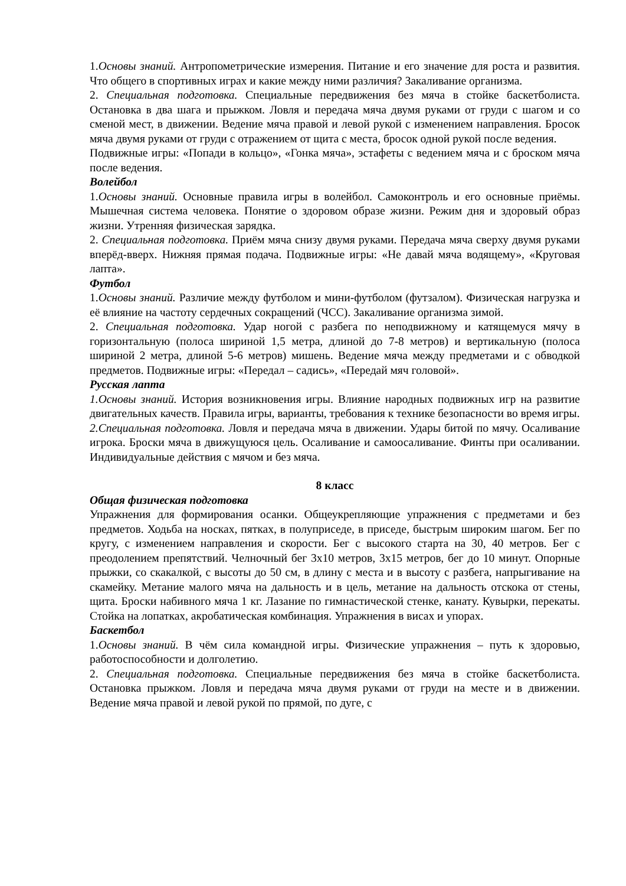1.Основы знаний. Антропометрические измерения. Питание и его значение для роста и развития. Что общего в спортивных играх и какие между ними различия? Закаливание организма.
2. Специальная подготовка. Специальные передвижения без мяча в стойке баскетболиста. Остановка в два шага и прыжком. Ловля и передача мяча двумя руками от груди с шагом и со сменой мест, в движении. Ведение мяча правой и левой рукой с изменением направления. Бросок мяча двумя руками от груди с отражением от щита с места, бросок одной рукой после ведения.
Подвижные игры: «Попади в кольцо», «Гонка мяча», эстафеты с ведением мяча и с броском мяча после ведения.
Волейбол
1.Основы знаний. Основные правила игры в волейбол. Самоконтроль и его основные приёмы. Мышечная система человека. Понятие о здоровом образе жизни. Режим дня и здоровый образ жизни. Утренняя физическая зарядка.
2. Специальная подготовка. Приём мяча снизу двумя руками. Передача мяча сверху двумя руками вперёд-вверх. Нижняя прямая подача. Подвижные игры: «Не давай мяча водящему», «Круговая лапта».
Футбол
1.Основы знаний. Различие между футболом и мини-футболом (футзалом). Физическая нагрузка и её влияние на частоту сердечных сокращений (ЧСС). Закаливание организма зимой.
2. Специальная подготовка. Удар ногой с разбега по неподвижному и катящемуся мячу в горизонтальную (полоса шириной 1,5 метра, длиной до 7-8 метров) и вертикальную (полоса шириной 2 метра, длиной 5-6 метров) мишень. Ведение мяча между предметами и с обводкой предметов. Подвижные игры: «Передал – садись», «Передай мяч головой».
Русская лапта
1.Основы знаний. История возникновения игры. Влияние народных подвижных игр на развитие двигательных качеств. Правила игры, варианты, требования к технике безопасности во время игры.
2.Специальная подготовка. Ловля и передача мяча в движении. Удары битой по мячу. Осаливание игрока. Броски мяча в движущуюся цель. Осаливание и самоосаливание. Финты при осаливании. Индивидуальные действия с мячом и без мяча.
8 класс
Общая физическая подготовка
Упражнения для формирования осанки. Общеукрепляющие упражнения с предметами и без предметов. Ходьба на носках, пятках, в полуприседе, в приседе, быстрым широким шагом. Бег по кругу, с изменением направления и скорости. Бег с высокого старта на 30, 40 метров. Бег с преодолением препятствий. Челночный бег 3х10 метров, 3х15 метров, бег до 10 минут. Опорные прыжки, со скакалкой, с высоты до 50 см, в длину с места и в высоту с разбега, напрыгивание на скамейку. Метание малого мяча на дальность и в цель, метание на дальность отскока от стены, щита. Броски набивного мяча 1 кг. Лазание по гимнастической стенке, канату. Кувырки, перекаты. Стойка на лопатках, акробатическая комбинация. Упражнения в висах и упорах.
Баскетбол
1.Основы знаний. В чём сила командной игры. Физические упражнения – путь к здоровью, работоспособности и долголетию.
2. Специальная подготовка. Специальные передвижения без мяча в стойке баскетболиста. Остановка прыжком. Ловля и передача мяча двумя руками от груди на месте и в движении. Ведение мяча правой и левой рукой по прямой, по дуге, с